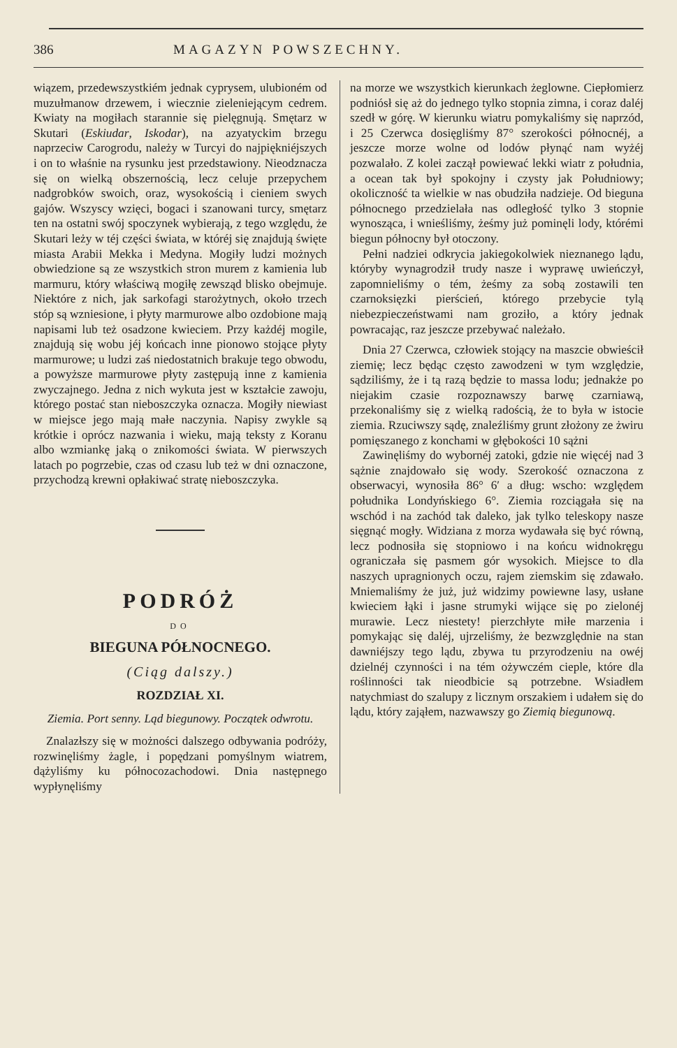386 MAGAZYN POWSZECHNY.
wiązem, przedewszystkiém jednak cyprysem, ulubioném od muzułmanow drzewem, i wiecznie zieleniejącym cedrem. Kwiaty na mogiłach starannie się pielęgnują. Smętarz w Skutari (Eskiudar, Iskodar), na azyatyckim brzegu naprzeciw Carogrodu, należy w Turcyi do najpiękniéjszych i on to właśnie na rysunku jest przedstawiony. Nieodznacza się on wielką obszernością, lecz celuje przepychem nadgrobków swoich, oraz, wysokością i cieniem swych gajów. Wszyscy wzięci, bogaci i szanowani turcy, smętarz ten na ostatni swój spoczynek wybierają, z tego względu, że Skutari leży w téj części świata, w któréj się znajdują święte miasta Arabii Mekka i Medyna. Mogiły ludzi możnych obwiedzione są ze wszystkich stron murem z kamienia lub marmuru, który właściwą mogiłę zewsząd blisko obejmuje. Niektóre z nich, jak sarkofagi starożytnych, około trzech stóp są wzniesione, i płyty marmurowe albo ozdobione mają napisami lub też osadzone kwieciem. Przy każdéj mogile, znajdują się wobu jéj końcach inne pionowo stojące płyty marmurowe; u ludzi zaś niedostatnich brakuje tego obwodu, a powyższe marmurowe płyty zastępują inne z kamienia zwyczajnego. Jedna z nich wykuta jest w kształcie zawoju, którego postać stan nieboszczyka oznacza. Mogiły niewiast w miejsce jego mają małe naczynia. Napisy zwykle są krótkie i oprócz nazwania i wieku, mają teksty z Koranu albo wzmiankę jaką o znikomości świata. W pierwszych latach po pogrzebie, czas od czasu lub też w dni oznaczone, przychodzą krewni opłakiwać stratę nieboszczyka.
PODRÓŻ
DO
BIEGUNA PÓŁNOCNEGO.
(Ciąg dalszy.)
ROZDZIAŁ XI.
Ziemia. Port senny. Ląd biegunowy. Początek odwrotu.
Znalazłszy się w możności dalszego odbywania podróży, rozwinęliśmy żagle, i popędzani pomyślnym wiatrem, dążyliśmy ku północozachodowi. Dnia następnego wypłynęliśmy
na morze we wszystkich kierunkach żeglowne. Ciepłomierz podniósł się aż do jednego tylko stopnia zimna, i coraz daléj szedł w górę. W kierunku wiatru pomykaliśmy się naprzód, i 25 Czerwca dosięgliśmy 87° szerokości północnéj, a jeszcze morze wolne od lodów płynąć nam wyżéj pozwalało. Z kolei zaczął powiewać lekki wiatr z południa, a ocean tak był spokojny i czysty jak Południowy; okoliczność ta wielkie w nas obudziła nadzieje. Od bieguna północnego przedzielała nas odległość tylko 3 stopnie wynosząca, i wnieśliśmy, żeśmy już pominęli lody, którémi biegun północny był otoczony.
Pełni nadziei odkrycia jakiegokolwiek nieznanego lądu, któryby wynagrodził trudy nasze i wyprawę uwieńczył, zapomnieliśmy o tém, żeśmy za sobą zostawili ten czarnoksięzki pierścień, którego przebycie tylą niebezpieczeństwami nam groziło, a który jednak powracając, raz jeszcze przebywać należało.
Dnia 27 Czerwca, człowiek stojący na maszcie obwieścił ziemię; lecz będąc często zawodzeni w tym względzie, sądziliśmy, że i tą razą będzie to massa lodu; jednakże po niejakim czasie rozpoznawszy barwę czarniawą, przekonaliśmy się z wielką radością, że to była w istocie ziemia. Rzuciwszy sądę, znaleźliśmy grunt złożony ze żwiru pomięszanego z konchami w głębokości 10 sążni
Zawinęliśmy do wybornéj zatoki, gdzie nie więcéj nad 3 sążnie znajdowało się wody. Szerokość oznaczona z obserwacyi, wynosiła 86° 6′ a dług: wscho: względem południka Londyńskiego 6°. Ziemia rozciągała się na wschód i na zachód tak daleko, jak tylko teleskopy nasze sięgnąć mogły. Widziana z morza wydawała się być równą, lecz podnosiła się stopniowo i na końcu widnokręgu ograniczała się pasmem gór wysokich. Miejsce to dla naszych upragnionych oczu, rajem ziemskim się zdawało. Mniemaliśmy że już, już widzimy powiewne lasy, usłane kwieciem łąki i jasne strumyki wijące się po zielonéj murawie. Lecz niestety! pierzchłyte miłe marzenia i pomykając się daléj, ujrzeliśmy, że bezwzględnie na stan dawniéjszy tego lądu, zbywa tu przyrodzeniu na owéj dzielnéj czynności i na tém ożywczém cieple, które dla roślinności tak nieodbicie są potrzebne. Wsiadłem natychmiast do szalupy z licznym orszakiem i udałem się do lądu, który zająłem, nazwawszy go Ziemią biegunową.